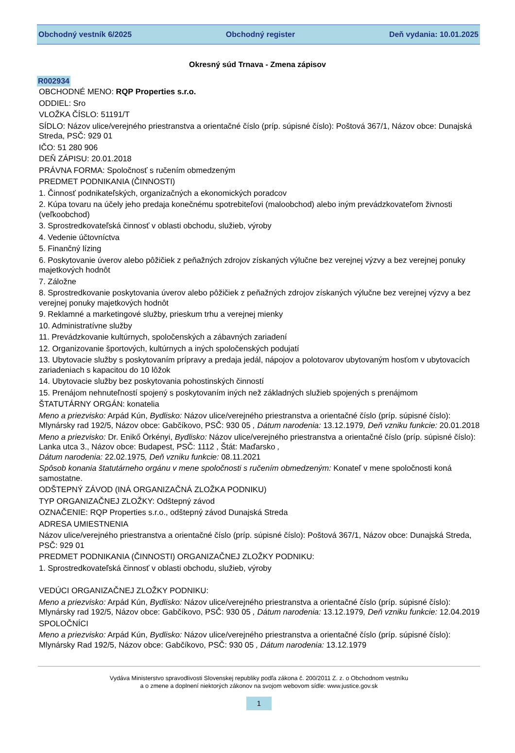Obchodný vestník 6/2025 Obchodný register Deň vydania: 10.01.2025
Okresný súd Trnava - Zmena zápisov
R002934
OBCHODNÉ MENO: RQP Properties s.r.o.
ODDIEL: Sro
VLOŽKA ČÍSLO: 51191/T
SÍDLO: Názov ulice/verejného priestranstva a orientačné číslo (príp. súpisné číslo): Poštová 367/1, Názov obce: Dunajská Streda, PSČ: 929 01
IČO: 51 280 906
DEŇ ZÁPISU: 20.01.2018
PRÁVNA FORMA: Spoločnosť s ručením obmedzeným
PREDMET PODNIKANIA (ČINNOSTI)
1. Činnosť podnikateľských, organizačných a ekonomických poradcov
2. Kúpa tovaru na účely jeho predaja konečnému spotrebiteľovi (maloobchod) alebo iným prevádzkovateľom živnosti (veľkoobchod)
3. Sprostredkovateľská činnosť v oblasti obchodu, služieb, výroby
4. Vedenie účtovníctva
5. Finančný lízing
6. Poskytovanie úverov alebo pôžičiek z peňažných zdrojov získaných výlučne bez verejnej výzvy a bez verejnej ponuky majetkových hodnôt
7. Záložne
8. Sprostredkovanie poskytovania úverov alebo pôžičiek z peňažných zdrojov získaných výlučne bez verejnej výzvy a bez verejnej ponuky majetkových hodnôt
9. Reklamné a marketingové služby, prieskum trhu a verejnej mienky
10. Administratívne služby
11. Prevádzkovanie kultúrnych, spoločenských a zábavných zariadení
12. Organizovanie športových, kultúrnych a iných spoločenských podujatí
13. Ubytovacie služby s poskytovaním prípravy a predaja jedál, nápojov a polotovarov ubytovaným hosťom v ubytovacích zariadeniach s kapacitou do 10 lôžok
14. Ubytovacie služby bez poskytovania pohostinských činností
15. Prenájom nehnuteľností spojený s poskytovaním iných než základných služieb spojených s prenájmom
ŠTATUTÁRNY ORGÁN: konatelia
Meno a priezvisko: Arpád Kún, Bydlisko: Názov ulice/verejného priestranstva a orientačné číslo (príp. súpisné číslo): Mlynársky rad 192/5, Názov obce: Gabčíkovo, PSČ: 930 05 , Dátum narodenia: 13.12.1979, Deň vzniku funkcie: 20.01.2018
Meno a priezvisko: Dr. Enikő Örkényi, Bydlisko: Názov ulice/verejného priestranstva a orientačné číslo (príp. súpisné číslo): Lanka utca 3., Názov obce: Budapest, PSČ: 1112 , Štát: Maďarsko ,
Dátum narodenia: 22.02.1975, Deň vzniku funkcie: 08.11.2021
Spôsob konania štatutárneho orgánu v mene spoločnosti s ručením obmedzeným: Konateľ v mene spoločnosti koná samostatne.
ODŠTEPNÝ ZÁVOD (INÁ ORGANIZAČNÁ ZLOŽKA PODNIKU)
TYP ORGANIZAČNEJ ZLOŽKY: Odštepný závod
OZNAČENIE: RQP Properties s.r.o., odštepný závod Dunajská Streda
ADRESA UMIESTNENIA
Názov ulice/verejného priestranstva a orientačné číslo (príp. súpisné číslo): Poštová 367/1, Názov obce: Dunajská Streda, PSČ: 929 01
PREDMET PODNIKANIA (ČINNOSTI) ORGANIZAČNEJ ZLOŽKY PODNIKU:
1. Sprostredkovateľská činnosť v oblasti obchodu, služieb, výroby
VEDÚCI ORGANIZAČNEJ ZLOŽKY PODNIKU:
Meno a priezvisko: Arpád Kún, Bydlisko: Názov ulice/verejného priestranstva a orientačné číslo (príp. súpisné číslo): Mlynársky rad 192/5, Názov obce: Gabčíkovo, PSČ: 930 05 , Dátum narodenia: 13.12.1979, Deň vzniku funkcie: 12.04.2019
SPOLOČNÍCI
Meno a priezvisko: Arpád Kún, Bydlisko: Názov ulice/verejného priestranstva a orientačné číslo (príp. súpisné číslo): Mlynársky Rad 192/5, Názov obce: Gabčíkovo, PSČ: 930 05 , Dátum narodenia: 13.12.1979
Vydáva Ministerstvo spravodlivosti Slovenskej republiky podľa zákona č. 200/2011 Z. z. o Obchodnom vestníku
a o zmene a doplnení niektorých zákonov na svojom webovom sídle: www.justice.gov.sk
1